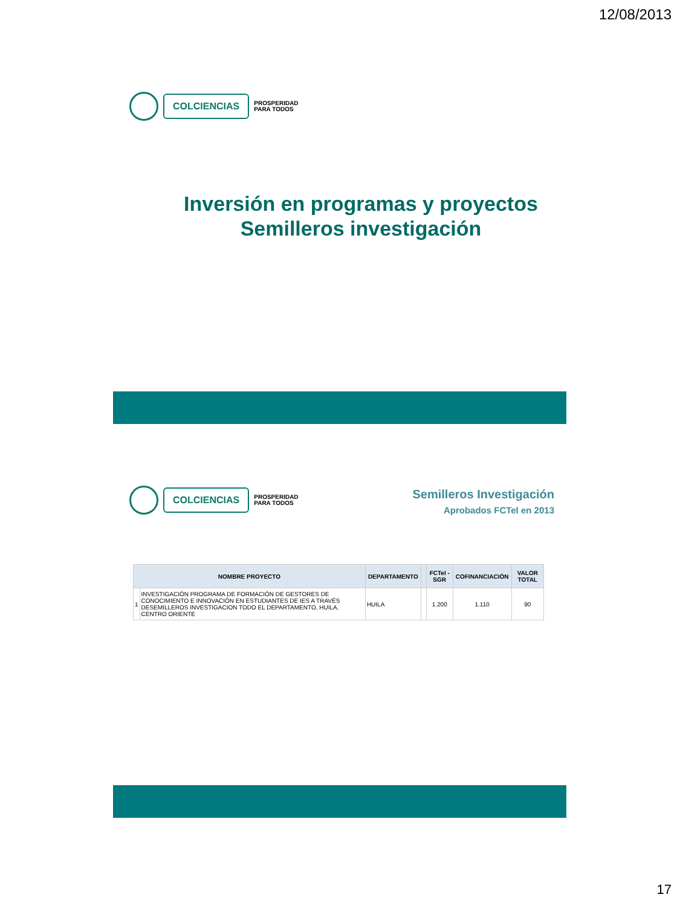12/08/2013
COLCIENCIAS
PROSPERIDAD
PARA TODOS
Inversión en programas y proyectos
Semilleros investigación
COLCIENCIAS
PROSPERIDAD
PARA TODOS
Semilleros Investigación
Aprobados FCTeI en 2013
| NOMBRE PROYECTO | | DEPARTAMENTO | | FCTeI -SGR | COFINANCIACIÓN | VALOR TOTAL |
| --- | --- | --- | --- | --- | --- | --- |
| 1 | INVESTIGACIÓN PROGRAMA DE FORMACIÓN DE GESTORES DE CONOCIMIENTO E INNOVACIÓN EN ESTUDIANTES DE IES A TRAVÉS DESEMILLEROS INVESTIGACION TODO EL DEPARTAMENTO, HUILA, CENTRO ORIENTE | HUILA | | 1.200 | 1.110 | 90 |
17